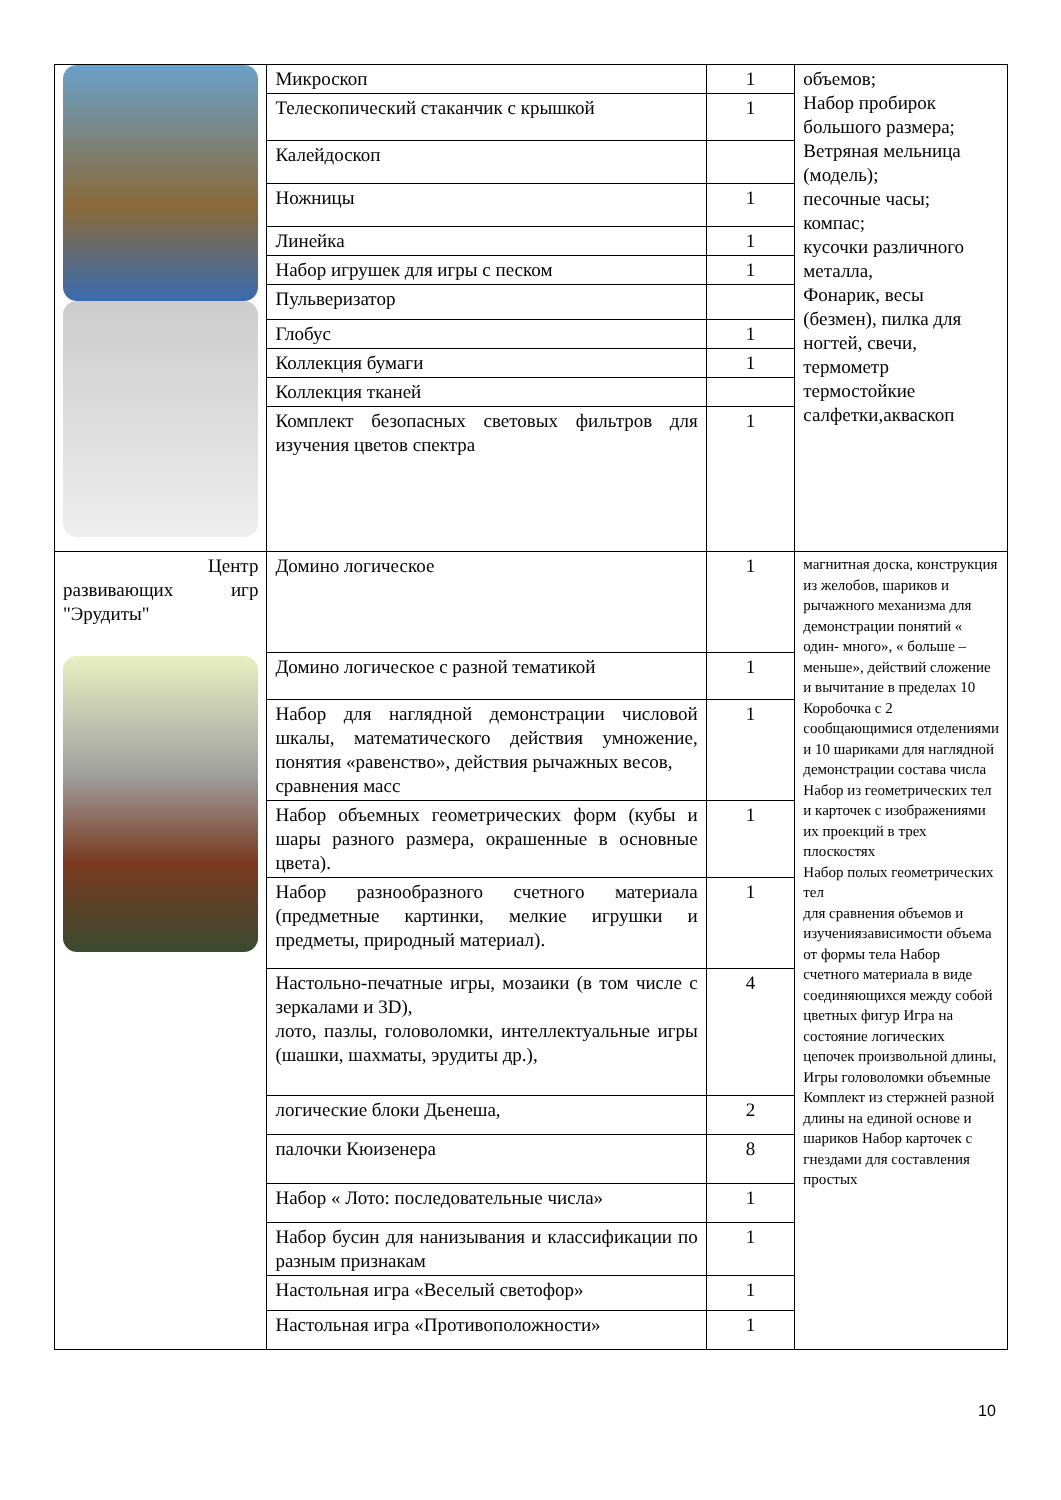| | Микроскоп | 1 | объемов; Набор пробирок большого размера; Ветряная мельница (модель); песочные часы; компас; кусочки различного металла, Фонарик, весы (безмен), пилка для ногтей, свечи, термометр термостойкие салфетки,акваскоп |
| | Телескопический стаканчик с крышкой | 1 | |
| | Калейдоскоп | | |
| | Ножницы | 1 | |
| | Линейка | 1 | |
| | Набор игрушек для игры с песком | 1 | |
| | Пульверизатор | | |
| | Глобус | 1 | |
| | Коллекция бумаги | 1 | |
| | Коллекция тканей | | |
| | Комплект безопасных световых фильтров для изучения цветов спектра | 1 | |
| Центр развивающих игр "Эрудиты" | Домино логическое | 1 | магнитная доска, конструкция из желобов, шариков и рычажного механизма для демонстрации понятий « один- много», « больше – меньше», действий сложение и вычитание в пределах 10 Коробочка с 2 сообщающимися отделениями и 10 шариками для наглядной демонстрации состава числа Набор из геометрических тел и карточек с изображениями их проекций в трех плоскостях Набор полых геометрических тел для сравнения объемов и изучениязависимости объема от формы тела Набор счетного материала в виде соединяющихся между собой цветных фигур Игра на состояние логических цепочек произвольной длины, Игры головоломки объемные Комплект из стержней разной длины на единой основе и шариков Набор карточек с гнездами для составления простых |
| | Домино логическое с разной тематикой | 1 | |
| | Набор для наглядной демонстрации числовой шкалы, математического действия умножение, понятия «равенство», действия рычажных весов, сравнения масс | 1 | |
| | Набор объемных геометрических форм (кубы и шары разного размера, окрашенные в основные цвета). | 1 | |
| | Набор разнообразного счетного материала (предметные картинки, мелкие игрушки и предметы, природный материал). | 1 | |
| | Настольно-печатные игры, мозаики (в том числе с зеркалами и 3D), лото, пазлы, головоломки, интеллектуальные игры (шашки, шахматы, эрудиты др.), | 4 | |
| | логические блоки Дьенеша, | 2 | |
| | палочки Кюизенера | 8 | |
| | Набор « Лото: последовательные числа» | 1 | |
| | Набор бусин для нанизывания и классификации по разным признакам | 1 | |
| | Настольная игра «Веселый светофор» | 1 | |
| | Настольная игра «Противоположности» | 1 | |
10